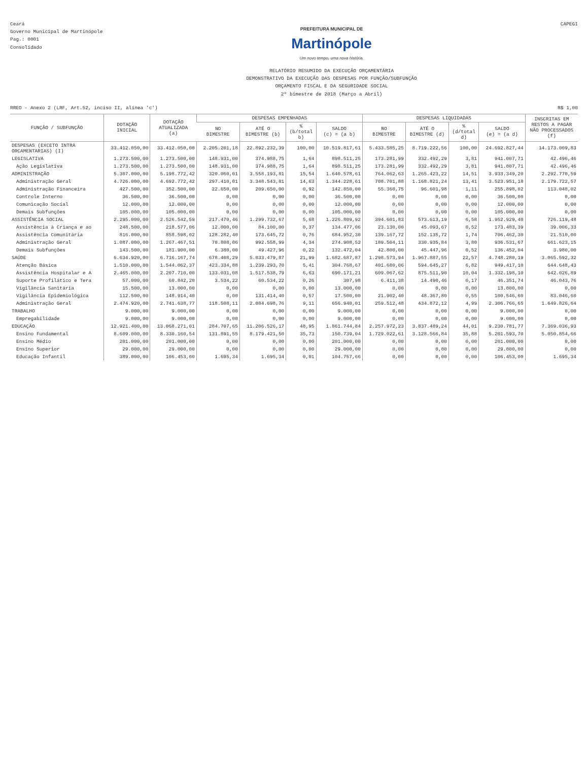Ceará
Governo Municipal de Martinópole
Pag.: 0001
Consolidado
PREFEITURA MUNICIPAL DE
Martinópole
Um novo tempo, uma nova história.
RELATÓRIO RESUMIDO DA EXECUÇÃO ORÇAMENTÁRIA
DEMONSTRATIVO DA EXECUÇÃO DAS DESPESAS POR FUNÇÃO/SUBFUNÇÃO
ORÇAMENTO FISCAL E DA SEGURIDADE SOCIAL
2º bimestre de 2018 (Março a Abril)
CAPEGI
RREO - Anexo 2 (LRF, Art.52, inciso II, alínea 'c') R$ 1,00
| FUNÇÃO / SUBFUNÇÃO | DOTAÇÃO INICIAL | DOTAÇÃO ATUALIZADA (a) | DESPESAS EMPENHADAS | | | | DESPESAS LIQUIDADAS | | | | INSCRITAS EM RESTOS A PAGAR NÃO PROCESSADOS (f) |
| --- | --- | --- | --- | --- | --- | --- | --- | --- | --- | --- | --- |
| | | | NO BIMESTRE | ATÉ O BIMESTRE (b) | % (b/total b) | SALDO (c) = (a b) | NO BIMESTRE | ATÉ O BIMESTRE (d) | % (d/total d) | SALDO (e) = (a d) | |
| DESPESAS (EXCETO INTRA ORCAMENTARIAS) (I) | 33.412.050,00 | 33.412.050,00 | 2.205.201,18 | 22.892.232,39 | 100,00 | 10.519.817,61 | 5.433.585,25 | 8.719.222,56 | 100,00 | 24.692.827,44 | 14.173.009,83 |
| LEGISLATIVA | 1.273.500,00 | 1.273.500,00 | 148.931,00 | 374.988,75 | 1,64 | 898.511,25 | 173.281,99 | 332.492,29 | 3,81 | 941.007,71 | 42.496,46 |
| Ação Legislativa | 1.273.500,00 | 1.273.500,00 | 148.931,00 | 374.988,75 | 1,64 | 898.511,25 | 173.281,99 | 332.492,29 | 3,81 | 941.007,71 | 42.496,46 |
| ADMINISTRAÇÃO | 5.307.000,00 | 5.198.772,42 | 320.060,01 | 3.558.193,81 | 15,54 | 1.640.578,61 | 764.062,63 | 1.265.423,22 | 14,51 | 3.933.349,20 | 2.292.770,59 |
| Administração Geral | 4.726.000,00 | 4.692.772,42 | 297.410,01 | 3.348.543,81 | 14,63 | 1.344.228,61 | 708.701,88 | 1.168.821,24 | 13,41 | 3.523.951,18 | 2.179.722,57 |
| Administração Financeira | 427.500,00 | 352.500,00 | 22.650,00 | 209.650,00 | 0,92 | 142.850,00 | 55.360,75 | 96.601,98 | 1,11 | 255.898,02 | 113.048,02 |
| Controle Interno | 36.500,00 | 36.500,00 | 0,00 | 0,00 | 0,00 | 36.500,00 | 0,00 | 0,00 | 0,00 | 36.500,00 | 0,00 |
| Comunicação Social | 12.000,00 | 12.000,00 | 0,00 | 0,00 | 0,00 | 12.000,00 | 0,00 | 0,00 | 0,00 | 12.000,00 | 0,00 |
| Demais Subfunções | 105.000,00 | 105.000,00 | 0,00 | 0,00 | 0,00 | 105.000,00 | 0,00 | 0,00 | 0,00 | 105.000,00 | 0,00 |
| ASSISTÊNCIA SOCIAL | 2.295.000,00 | 2.526.542,59 | 217.470,46 | 1.299.732,67 | 5,68 | 1.226.809,92 | 394.601,83 | 573.613,19 | 6,58 | 1.952.929,40 | 726.119,48 |
| Assistência à Criança e ao | 248.500,00 | 218.577,06 | 12.000,00 | 84.100,00 | 0,37 | 134.477,06 | 23.130,00 | 45.093,67 | 0,52 | 173.483,39 | 39.006,33 |
| Assistência Comunitária | 816.000,00 | 858.598,02 | 128.282,40 | 173.645,72 | 0,76 | 684.952,30 | 139.167,72 | 152.135,72 | 1,74 | 706.462,30 | 21.510,00 |
| Administração Geral | 1.087.000,00 | 1.267.467,51 | 70.808,06 | 992.558,99 | 4,34 | 274.908,52 | 189.504,11 | 330.935,84 | 3,80 | 936.531,67 | 661.623,15 |
| Demais Subfunções | 143.500,00 | 181.900,00 | 6.380,00 | 49.427,96 | 0,22 | 132.472,04 | 42.800,00 | 45.447,96 | 0,52 | 136.452,04 | 3.980,00 |
| SAÚDE | 6.634.920,00 | 6.716.167,74 | 678.408,29 | 5.033.479,87 | 21,99 | 1.682.687,87 | 1.298.573,94 | 1.967.887,55 | 22,57 | 4.748.280,19 | 3.065.592,32 |
| Atenção Básica | 1.510.000,00 | 1.544.062,37 | 423.334,88 | 1.239.293,70 | 5,41 | 304.768,67 | 401.680,06 | 594.645,27 | 6,82 | 949.417,10 | 644.648,43 |
| Assistência Hospitalar e A | 2.465.000,00 | 2.207.710,00 | 133.031,08 | 1.517.538,79 | 6,63 | 690.171,21 | 609.067,62 | 875.511,90 | 10,04 | 1.332.198,10 | 642.026,89 |
| Suporte Profilático e Tera | 57.000,00 | 60.842,20 | 3.534,22 | 60.534,22 | 0,26 | 307,98 | 6.411,38 | 14.490,46 | 0,17 | 46.351,74 | 46.043,76 |
| Vigilância Sanitária | 15.500,00 | 13.000,00 | 0,00 | 0,00 | 0,00 | 13.000,00 | 0,00 | 0,00 | 0,00 | 13.000,00 | 0,00 |
| Vigilância Epidemiológica | 112.500,00 | 148.914,40 | 0,00 | 131.414,40 | 0,57 | 17.500,00 | 21.902,40 | 48.367,80 | 0,55 | 100.546,60 | 83.046,60 |
| Administração Geral | 2.474.920,00 | 2.741.638,77 | 118.508,11 | 2.084.698,76 | 9,11 | 656.940,01 | 259.512,48 | 434.872,12 | 4,99 | 2.306.766,65 | 1.649.826,64 |
| TRABALHO | 9.000,00 | 9.000,00 | 0,00 | 0,00 | 0,00 | 9.000,00 | 0,00 | 0,00 | 0,00 | 9.000,00 | 0,00 |
| Empregabilidade | 9.000,00 | 9.000,00 | 0,00 | 0,00 | 0,00 | 9.000,00 | 0,00 | 0,00 | 0,00 | 9.000,00 | 0,00 |
| EDUCAÇÃO | 12.921.400,00 | 13.068.271,01 | 284.707,65 | 11.206.526,17 | 48,95 | 1.861.744,84 | 2.257.972,23 | 3.837.489,24 | 44,01 | 9.230.781,77 | 7.369.036,93 |
| Ensino Fundamental | 8.609.000,00 | 8.330.160,54 | 131.891,55 | 8.179.421,50 | 35,73 | 150.739,04 | 1.729.022,61 | 3.128.566,84 | 35,88 | 5.201.593,70 | 5.050.854,66 |
| Ensino Médio | 201.000,00 | 201.000,00 | 0,00 | 0,00 | 0,00 | 201.000,00 | 0,00 | 0,00 | 0,00 | 201.000,00 | 0,00 |
| Ensino Superior | 29.000,00 | 29.000,00 | 0,00 | 0,00 | 0,00 | 29.000,00 | 0,00 | 0,00 | 0,00 | 29.000,00 | 0,00 |
| Educação Infantil | 389.000,00 | 106.453,00 | 1.695,34 | 1.695,34 | 0,01 | 104.757,66 | 0,00 | 0,00 | 0,00 | 106.453,00 | 1.695,34 |